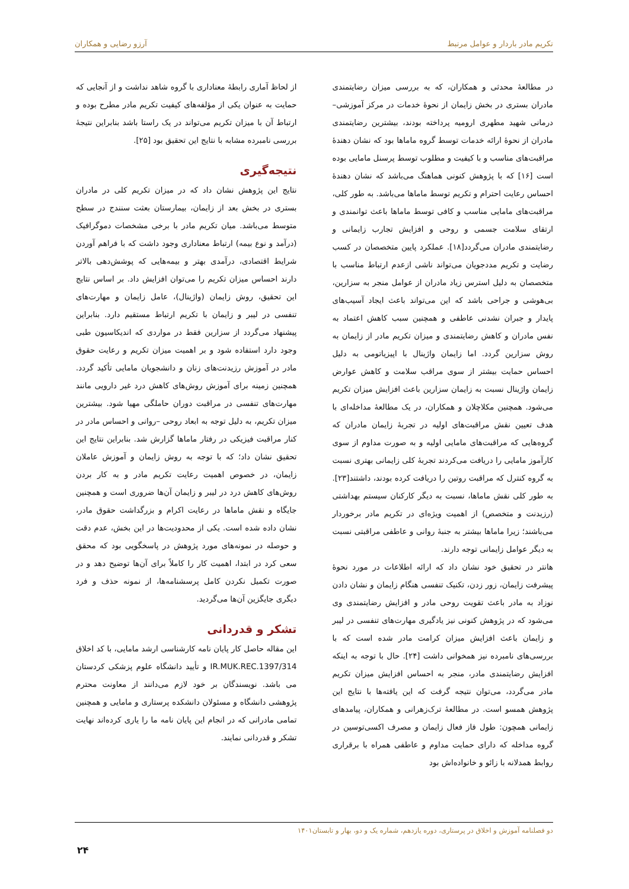تکریم مادر باردار و عوامل مرتبط آرزو رضایی و همکاران
در مطالعهٔ محدثی و همکاران، که به بررسی میزان رضایتمندی مادران بستری در بخش زایمان از نحوهٔ خدمات در مرکز آموزشی– درمانی شهید مطهری ارومیه پرداخته بودند، بیشترین رضایتمندی مادران از نحوهٔ ارائه خدمات توسط گروه ماماها بود که نشان دهندهٔ مراقبت‌های مناسب و با کیفیت و مطلوب توسط پرسنل مامایی بوده است [۱۶] که با پژوهش کنونی هماهنگ می‌باشد که نشان دهندهٔ احساس رعایت احترام و تکریم توسط ماماها می‌باشد. به طور کلی، مراقبت‌های مامایی مناسب و کافی توسط ماماها باعث توانمندی و ارتقای سلامت جسمی و روحی و افزایش تجارب زایمانی و رضایتمندی مادران می‌گردد[۱۸]. عملکرد پایین متخصصان در کسب رضایت و تکریم مددجویان می‌تواند ناشی ازعدم ارتباط مناسب با متخصصان به دلیل استرس زیاد مادران از عوامل منجر به سزارین، بی‌هوشی و جراحی باشد که این می‌تواند باعث ایجاد آسیب‌های پایدار و جبران نشدنی عاطفی و همچنین سبب کاهش اعتماد به نفس مادران و کاهش رضایتمندی و میزان تکریم مادر از زایمان به روش سزارین گردد. اما زایمان واژینال با اپیزیاتومی به دلیل احساس حمایت بیشتر از سوی مراقب سلامت و کاهش عوارض زایمان واژینال نسبت به زایمان سزارین باعث افزایش میزان تکریم می‌شود. همچنین مکلاچلان و همکاران، در یک مطالعهٔ مداخله‌ای با هدف تعیین نقش مراقبت‌های اولیه در تجربهٔ زایمان مادران که گروه‌هایی که مراقبت‌های مامایی اولیه و به صورت مداوم از سوی کارآموز مامایی را دریافت می‌کردند تجربهٔ کلی زایمانی بهتری نسبت به گروه کنترل که مراقبت روتین را دریافت کرده بودند، داشتند[۲۳]. به طور کلی نقش ماماها، نسبت به دیگر کارکنان سیستم بهداشتی (رزیدنت و متخصص) از اهمیت ویژه‌ای در تکریم مادر برخوردار می‌باشند؛ زیرا ماماها بیشتر به جنبهٔ روانی و عاطفی مراقبتی نسبت به دیگر عوامل زایمانی توجه دارند.
هانتر در تحقیق خود نشان داد که ارائه اطلاعات در مورد نحوهٔ پیشرفت زایمان، زور زدن، تکنیک تنفسی هنگام زایمان و نشان دادن نوزاد به مادر باعث تقویت روحی مادر و افزایش رضایتمندی وی می‌شود که در پژوهش کنونی نیز یادگیری مهارت‌های تنفسی در لیبر و زایمان باعث افزایش میزان کرامت مادر شده است که با بررسی‌های نامبرده نیز همخوانی داشت [۲۴]. حال با توجه به اینکه افزایش رضایتمندی مادر، منجر به احساس افزایش میزان تکریم مادر می‌گردد، می‌توان نتیجه گرفت که این یافته‌ها با نتایج این پژوهش همسو است. در مطالعهٔ ترک‌زهرانی و همکاران، پیامدهای زایمانی همچون: طول فاز فعال زایمان و مصرف اکسی‌توسین در گروه مداخله که دارای حمایت مداوم و عاطفی همراه با برقراری روابط همدلانه با زائو و خانواده‌اش بود
از لحاظ آماری رابطهٔ معناداری با گروه شاهد نداشت و از آنجایی که حمایت به عنوان یکی از مؤلفه‌های کیفیت تکریم مادر مطرح بوده و ارتباط آن با میزان تکریم می‌تواند در یک راستا باشد بنابراین نتیجهٔ بررسی نامبرده مشابه با نتایج این تحقیق بود [۲۵].
نتیجه‌گیری
نتایج این پژوهش نشان داد که در میزان تکریم کلی در مادران بستری در بخش بعد از زایمان، بیمارستان بعثت سنندج در سطح متوسط می‌باشد. میان تکریم مادر با برخی مشخصات دموگرافیک (درآمد و نوع بیمه) ارتباط معناداری وجود داشت که با فراهم آوردن شرایط اقتصادی، درآمدی بهتر و بیمه‌هایی که پوشش‌دهی بالاتر دارند احساس میزان تکریم را می‌توان افزایش داد. بر اساس نتایج این تحقیق، روش زایمان (واژینال)، عامل زایمان و مهارت‌های تنفسی در لیبر و زایمان با تکریم ارتباط مستقیم دارد. بنابراین پیشنهاد می‌گردد از سزارین فقط در مواردی که اندیکاسیون طبی وجود دارد استفاده شود و بر اهمیت میزان تکریم و رعایت حقوق مادر در آموزش رزیدنت‌های زنان و دانشجویان مامایی تأکید گردد. همچنین زمینه برای آموزش روش‌های کاهش درد غیر دارویی مانند مهارت‌های تنفسی در مراقبت دوران حاملگی مهیا شود. بیشترین میزان تکریم، به دلیل توجه به ابعاد روحی –روانی و احساس مادر در کنار مراقبت فیزیکی در رفتار ماماها گزارش شد. بنابراین نتایج این تحقیق نشان داد؛ که با توجه به روش زایمان و آموزش عاملان زایمان، در خصوص اهمیت رعایت تکریم مادر و به کار بردن روش‌های کاهش درد در لیبر و زایمان آن‌ها ضروری است و همچنین جایگاه و نقش ماماها در رعایت اکرام و بزرگداشت حقوق مادر، نشان داده شده است. یکی از محدودیت‌ها در این بخش، عدم دقت و حوصله در نمونه‌های مورد پژوهش در پاسخگویی بود که محقق سعی کرد در ابتدا، اهمیت کار را کاملاً برای آن‌ها توضیح دهد و در صورت تکمیل نکردن کامل پرسشنامه‌ها، از نمونه حذف و فرد دیگری جایگزین آن‌ها می‌گردید.
تشکر و قدردانی
این مقاله حاصل کار پایان نامه کارشناسی ارشد مامایی، با کد اخلاق IR.MUK.REC.1397/314 و تأیید دانشگاه علوم پزشکی کردستان می باشد. نویسندگان بر خود لازم می‌دانند از معاونت محترم پژوهشی دانشگاه و مسئولان دانشکده پرستاری و مامایی و همچنین تمامی مادرانی که در انجام این پایان نامه ما را یاری کرده‌اند نهایت تشکر و قدردانی نمایند.
دو فصلنامه آموزش و اخلاق در پرستاری، دوره یازدهم، شماره یک و دو، بهار و تابستان۱۴۰۱
۲۴